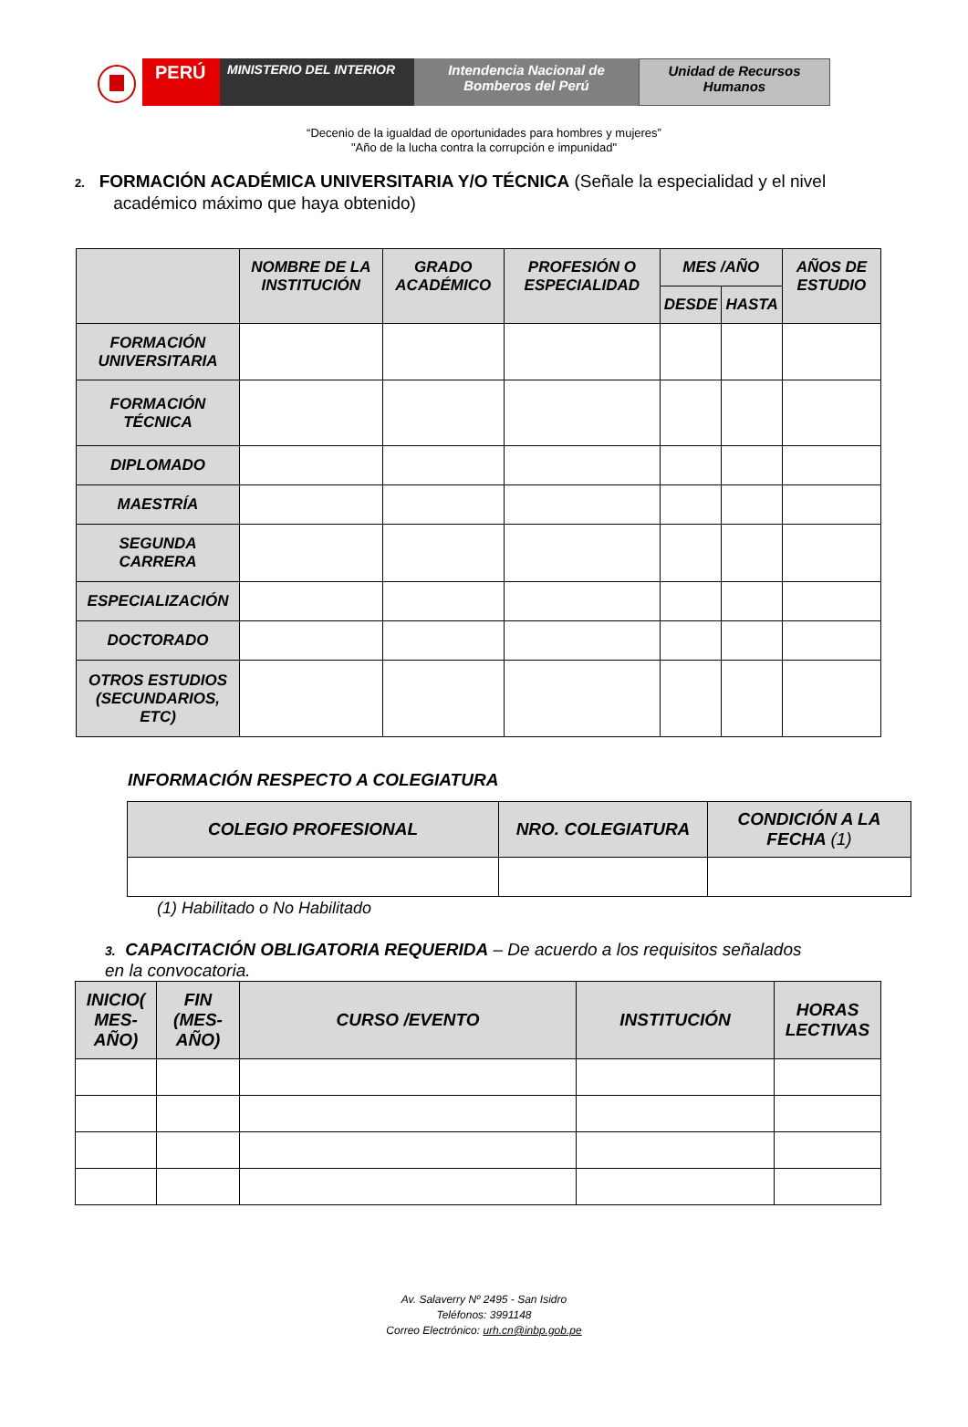PERÚ
MINISTERIO DEL INTERIOR Intendencia Nacional de
Bomberos del Perú
Unidad de Recursos
Humanos
“Decenio de la igualdad de oportunidades para hombres y mujeres”
"Año de la lucha contra la corrupción e impunidad"
2. FORMACIÓN ACADÉMICA UNIVERSITARIA Y/O TÉCNICA (Señale la especialidad y el nivel
académico máximo que haya obtenido)
| | NOMBRE DE LA INSTITUCIÓN | GRADO ACADÉMICO | PROFESIÓN O ESPECIALIDAD | MES /AÑO | | AÑOS DE ESTUDIO |
| --- | --- | --- | --- | --- | --- | --- |
| | | | | DESDE | HASTA | |
| FORMACIÓN UNIVERSITARIA | | | | | | |
| FORMACIÓN TÉCNICA | | | | | | |
| DIPLOMADO | | | | | | |
| MAESTRÍA | | | | | | |
| SEGUNDA CARRERA | | | | | | |
| ESPECIALIZACIÓN | | | | | | |
| DOCTORADO | | | | | | |
| OTROS ESTUDIOS (SECUNDARIOS, ETC) | | | | | | |
INFORMACIÓN RESPECTO A COLEGIATURA
| COLEGIO PROFESIONAL | NRO. COLEGIATURA | CONDICIÓN A LA FECHA (1) |
| --- | --- | --- |
(1) Habilitado o No Habilitado
3. CAPACITACIÓN OBLIGATORIA REQUERIDA – De acuerdo a los requisitos señalados
en la convocatoria.
| INICIO( MES-AÑO) | FIN (MES-AÑO) | CURSO /EVENTO | INSTITUCIÓN | HORAS LECTIVAS |
| --- | --- | --- | --- | --- |
Av. Salaverry Nº 2495 - San Isidro
Teléfonos: 3991148
Correo Electrónico: urh.cn@inbp.gob.pe